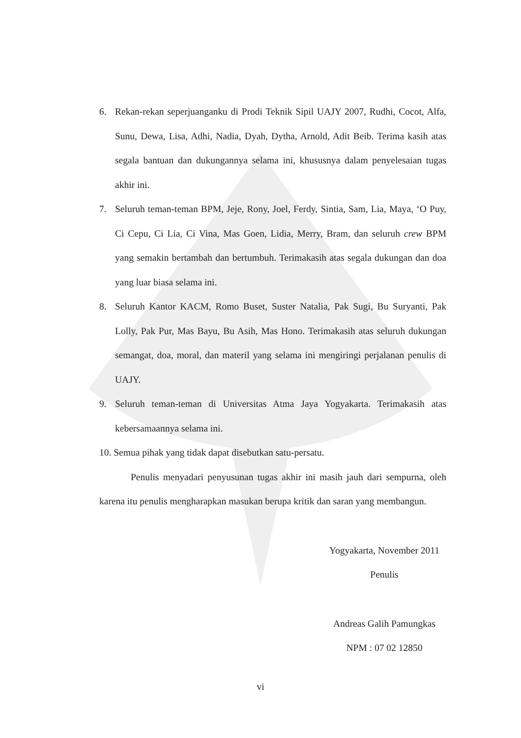6. Rekan-rekan seperjuanganku di Prodi Teknik Sipil UAJY 2007, Rudhi, Cocot, Alfa, Sunu, Dewa, Lisa, Adhi, Nadia, Dyah, Dytha, Arnold, Adit Beib. Terima kasih atas segala bantuan dan dukungannya selama ini, khususnya dalam penyelesaian tugas akhir ini.
7. Seluruh teman-teman BPM, Jeje, Rony, Joel, Ferdy, Sintia, Sam, Lia, Maya, ‘O Puy, Ci Cepu, Ci Lia, Ci Vina, Mas Goen, Lidia, Merry, Bram, dan seluruh crew BPM yang semakin bertambah dan bertumbuh. Terimakasih atas segala dukungan dan doa yang luar biasa selama ini.
8. Seluruh Kantor KACM, Romo Buset, Suster Natalia, Pak Sugi, Bu Suryanti, Pak Lolly, Pak Pur, Mas Bayu, Bu Asih, Mas Hono. Terimakasih atas seluruh dukungan semangat, doa, moral, dan materil yang selama ini mengiringi perjalanan penulis di UAJY.
9. Seluruh teman-teman di Universitas Atma Jaya Yogyakarta. Terimakasih atas kebersamaannya selama ini.
10. Semua pihak yang tidak dapat disebutkan satu-persatu.
Penulis menyadari penyusunan tugas akhir ini masih jauh dari sempurna, oleh karena itu penulis mengharapkan masukan berupa kritik dan saran yang membangun.
Yogyakarta, November 2011
Penulis
Andreas Galih Pamungkas
NPM : 07 02 12850
vi